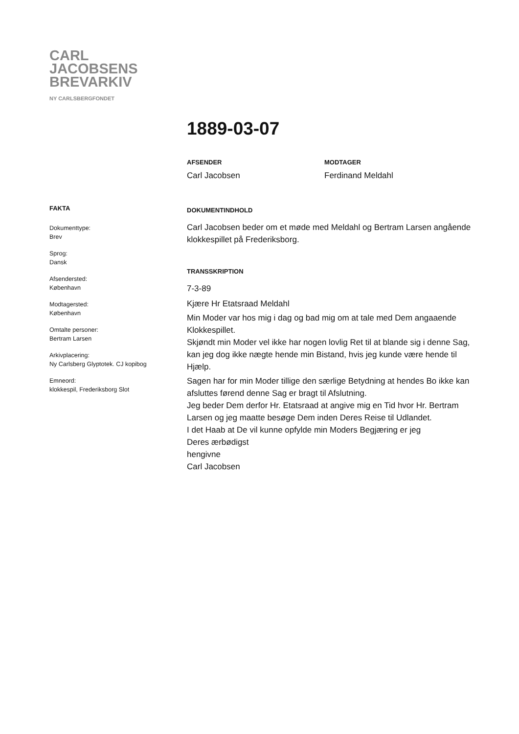CARL
JACOBSENS
BREVARKIV
NY CARLSBERGFONDET
1889-03-07
AFSENDER
Carl Jacobsen
MODTAGER
Ferdinand Meldahl
FAKTA
Dokumenttype:
Brev
Sprog:
Dansk
Afsendersted:
København
Modtagersted:
København
Omtalte personer:
Bertram Larsen
Arkivplacering:
Ny Carlsberg Glyptotek. CJ kopibog
Emneord:
klokkespil, Frederiksborg Slot
DOKUMENTINDHOLD
Carl Jacobsen beder om et møde med Meldahl og Bertram Larsen angående klokkespillet på Frederiksborg.
TRANSSKRIPTION
7-3-89
Kjære Hr Etatsraad Meldahl
Min Moder var hos mig i dag og bad mig om at tale med Dem angaaende Klokkespillet.
Skjøndt min Moder vel ikke har nogen lovlig Ret til at blande sig i denne Sag, kan jeg dog ikke nægte hende min Bistand, hvis jeg kunde være hende til Hjælp.
Sagen har for min Moder tillige den særlige Betydning at hendes Bo ikke kan afsluttes førend denne Sag er bragt til Afslutning.
Jeg beder Dem derfor Hr. Etatsraad at angive mig en Tid hvor Hr. Bertram Larsen og jeg maatte besøge Dem inden Deres Reise til Udlandet.
I det Haab at De vil kunne opfylde min Moders Begjæring er jeg
Deres ærbødigst
hengivne
Carl Jacobsen